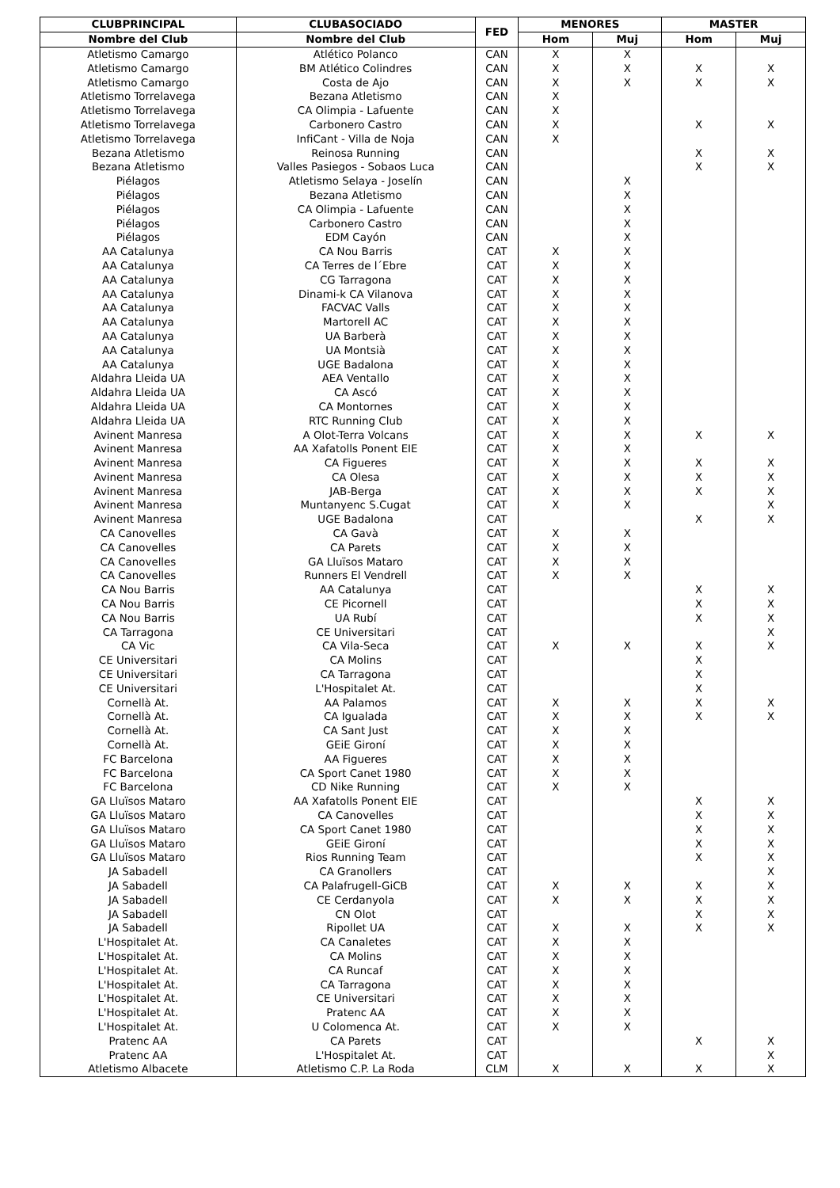| CLUBPRINCIPAL | CLUBASOCIADO | FED | MENORES | | MASTER | |
| --- | --- | --- | --- | --- | --- | --- |
| Nombre del Club | Nombre del Club | | Hom | Muj | Hom | Muj |
| Atletismo Camargo | Atlético Polanco | CAN | X | X | | |
| Atletismo Camargo | BM Atlético Colindres | CAN | X | X | X | X |
| Atletismo Camargo | Costa de Ajo | CAN | X | X | X | X |
| Atletismo Torrelavega | Bezana Atletismo | CAN | X | | | |
| Atletismo Torrelavega | CA Olimpia - Lafuente | CAN | X | | | |
| Atletismo Torrelavega | Carbonero Castro | CAN | X | | X | X |
| Atletismo Torrelavega | InfiCant - Villa de Noja | CAN | X | | | |
| Bezana Atletismo | Reinosa Running | CAN | | | X | X |
| Bezana Atletismo | Valles Pasiegos - Sobaos Luca | CAN | | | X | X |
| Piélagos | Atletismo Selaya - Joselín | CAN | | X | | |
| Piélagos | Bezana Atletismo | CAN | | X | | |
| Piélagos | CA Olimpia - Lafuente | CAN | | X | | |
| Piélagos | Carbonero Castro | CAN | | X | | |
| Piélagos | EDM Cayón | CAN | | X | | |
| AA Catalunya | CA Nou Barris | CAT | X | X | | |
| AA Catalunya | CA Terres de l´Ebre | CAT | X | X | | |
| AA Catalunya | CG Tarragona | CAT | X | X | | |
| AA Catalunya | Dinami-k CA Vilanova | CAT | X | X | | |
| AA Catalunya | FACVAC Valls | CAT | X | X | | |
| AA Catalunya | Martorell AC | CAT | X | X | | |
| AA Catalunya | UA Barberà | CAT | X | X | | |
| AA Catalunya | UA Montsià | CAT | X | X | | |
| AA Catalunya | UGE Badalona | CAT | X | X | | |
| Aldahra Lleida UA | AEA Ventallo | CAT | X | X | | |
| Aldahra Lleida UA | CA Ascó | CAT | X | X | | |
| Aldahra Lleida UA | CA Montornes | CAT | X | X | | |
| Aldahra Lleida UA | RTC Running Club | CAT | X | X | | |
| Avinent Manresa | A Olot-Terra Volcans | CAT | X | X | X | X |
| Avinent Manresa | AA Xafatolls Ponent EIE | CAT | X | X | | |
| Avinent Manresa | CA Figueres | CAT | X | X | X | X |
| Avinent Manresa | CA Olesa | CAT | X | X | X | X |
| Avinent Manresa | JAB-Berga | CAT | X | X | X | X |
| Avinent Manresa | Muntanyenc S.Cugat | CAT | X | X | | X |
| Avinent Manresa | UGE Badalona | CAT | | | X | X |
| CA Canovelles | CA Gavà | CAT | X | X | | |
| CA Canovelles | CA Parets | CAT | X | X | | |
| CA Canovelles | GA Lluïsos Mataro | CAT | X | X | | |
| CA Canovelles | Runners El Vendrell | CAT | X | X | | |
| CA Nou Barris | AA Catalunya | CAT | | | X | X |
| CA Nou Barris | CE Picornell | CAT | | | X | X |
| CA Nou Barris | UA Rubí | CAT | | | X | X |
| CA Tarragona | CE Universitari | CAT | | | | X |
| CA Vic | CA Vila-Seca | CAT | X | X | X | X |
| CE Universitari | CA Molins | CAT | | | X | |
| CE Universitari | CA Tarragona | CAT | | | X | |
| CE Universitari | L'Hospitalet At. | CAT | | | X | |
| Cornellà At. | AA Palamos | CAT | X | X | X | X |
| Cornellà At. | CA Igualada | CAT | X | X | X | X |
| Cornellà At. | CA Sant Just | CAT | X | X | | |
| Cornellà At. | GEiE Gironí | CAT | X | X | | |
| FC Barcelona | AA Figueres | CAT | X | X | | |
| FC Barcelona | CA Sport Canet 1980 | CAT | X | X | | |
| FC Barcelona | CD Nike Running | CAT | X | X | | |
| GA Lluïsos Mataro | AA Xafatolls Ponent EIE | CAT | | | X | X |
| GA Lluïsos Mataro | CA Canovelles | CAT | | | X | X |
| GA Lluïsos Mataro | CA Sport Canet 1980 | CAT | | | X | X |
| GA Lluïsos Mataro | GEiE Gironí | CAT | | | X | X |
| GA Lluïsos Mataro | Rios Running Team | CAT | | | X | X |
| JA Sabadell | CA Granollers | CAT | | | | X |
| JA Sabadell | CA Palafrugell-GiCB | CAT | X | X | X | X |
| JA Sabadell | CE Cerdanyola | CAT | X | X | X | X |
| JA Sabadell | CN Olot | CAT | | | X | X |
| JA Sabadell | Ripollet UA | CAT | X | X | X | X |
| L'Hospitalet At. | CA Canaletes | CAT | X | X | | |
| L'Hospitalet At. | CA Molins | CAT | X | X | | |
| L'Hospitalet At. | CA Runcaf | CAT | X | X | | |
| L'Hospitalet At. | CA Tarragona | CAT | X | X | | |
| L'Hospitalet At. | CE Universitari | CAT | X | X | | |
| L'Hospitalet At. | Pratenc AA | CAT | X | X | | |
| L'Hospitalet At. | U Colomenca At. | CAT | X | X | | |
| Pratenc AA | CA Parets | CAT | | | X | X |
| Pratenc AA | L'Hospitalet At. | CAT | | | | X |
| Atletismo Albacete | Atletismo C.P. La Roda | CLM | X | X | X | X |